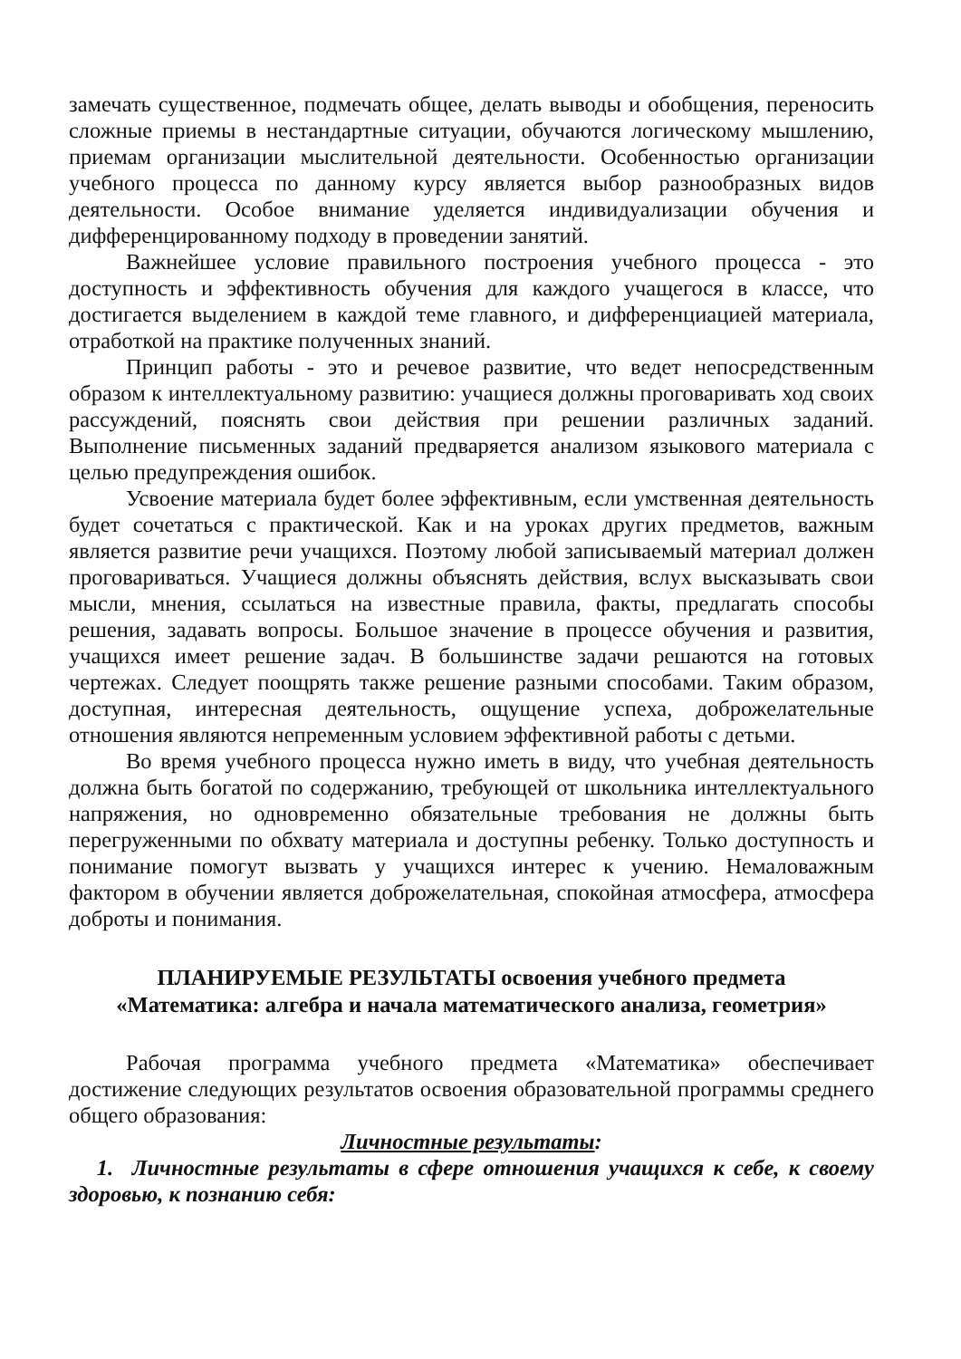замечать существенное, подмечать общее, делать выводы и обобщения, переносить сложные приемы в нестандартные ситуации, обучаются логическому мышлению, приемам организации мыслительной деятельности. Особенностью организации учебного процесса по данному курсу является выбор разнообразных видов деятельности. Особое внимание уделяется индивидуализации обучения и дифференцированному подходу в проведении занятий.
Важнейшее условие правильного построения учебного процесса - это доступность и эффективность обучения для каждого учащегося в классе, что достигается выделением в каждой теме главного, и дифференциацией материала, отработкой на практике полученных знаний.
Принцип работы - это и речевое развитие, что ведет непосредственным образом к интеллектуальному развитию: учащиеся должны проговаривать ход своих рассуждений, пояснять свои действия при решении различных заданий. Выполнение письменных заданий предваряется анализом языкового материала с целью предупреждения ошибок.
Усвоение материала будет более эффективным, если умственная деятельность будет сочетаться с практической. Как и на уроках других предметов, важным является развитие речи учащихся. Поэтому любой записываемый материал должен проговариваться. Учащиеся должны объяснять действия, вслух высказывать свои мысли, мнения, ссылаться на известные правила, факты, предлагать способы решения, задавать вопросы. Большое значение в процессе обучения и развития, учащихся имеет решение задач. В большинстве задачи решаются на готовых чертежах. Следует поощрять также решение разными способами. Таким образом, доступная, интересная деятельность, ощущение успеха, доброжелательные отношения являются непременным условием эффективной работы с детьми.
Во время учебного процесса нужно иметь в виду, что учебная деятельность должна быть богатой по содержанию, требующей от школьника интеллектуального напряжения, но одновременно обязательные требования не должны быть перегруженными по обхвату материала и доступны ребенку. Только доступность и понимание помогут вызвать у учащихся интерес к учению. Немаловажным фактором в обучении является доброжелательная, спокойная атмосфера, атмосфера доброты и понимания.
ПЛАНИРУЕМЫЕ РЕЗУЛЬТАТЫ освоения учебного предмета
«Математика: алгебра и начала математического анализа, геометрия»
Рабочая программа учебного предмета «Математика» обеспечивает достижение следующих результатов освоения образовательной программы среднего общего образования:
Личностные результаты:
1. Личностные результаты в сфере отношения учащихся к себе, к своему здоровью, к познанию себя: